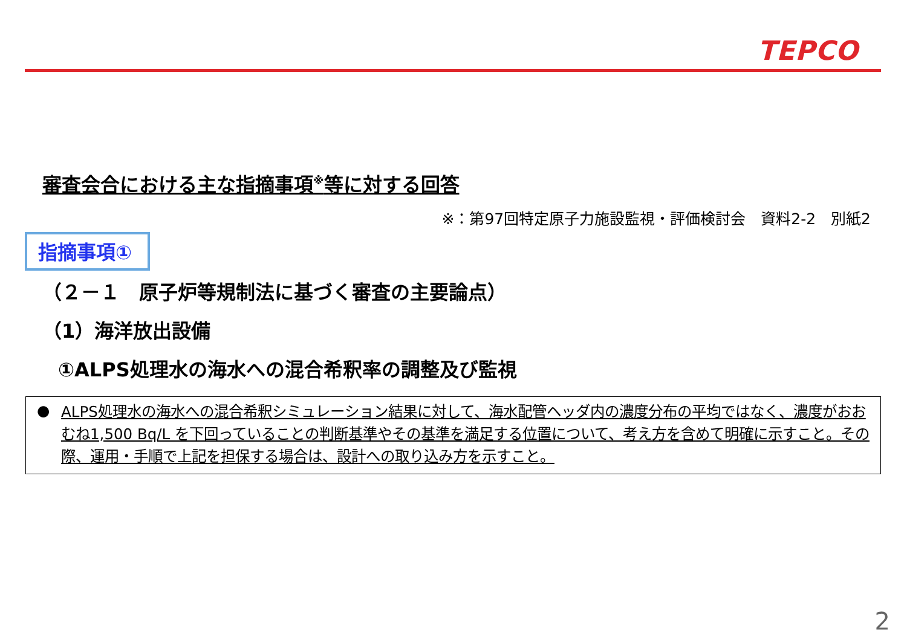TEPCO
審査会合における主な指摘事項<sup>※</sup>等に対する回答
※：第97回特定原子力施設監視・評価検討会　資料2-2　別紙2
指摘事項①
（２－１　原子炉等規制法に基づく審査の主要論点）
（1）海洋放出設備
①ALPS処理水の海水への混合希釈率の調整及び監視
● ALPS処理水の海水への混合希釈シミュレーション結果に対して、海水配管ヘッダ内の濃度分布の平均ではなく、濃度がおおむね1,500 Bq/L を下回っていることの判断基準やその基準を満足する位置について、考え方を含めて明確に示すこと。その際、運用・手順で上記を担保する場合は、設計への取り込み方を示すこと。
2